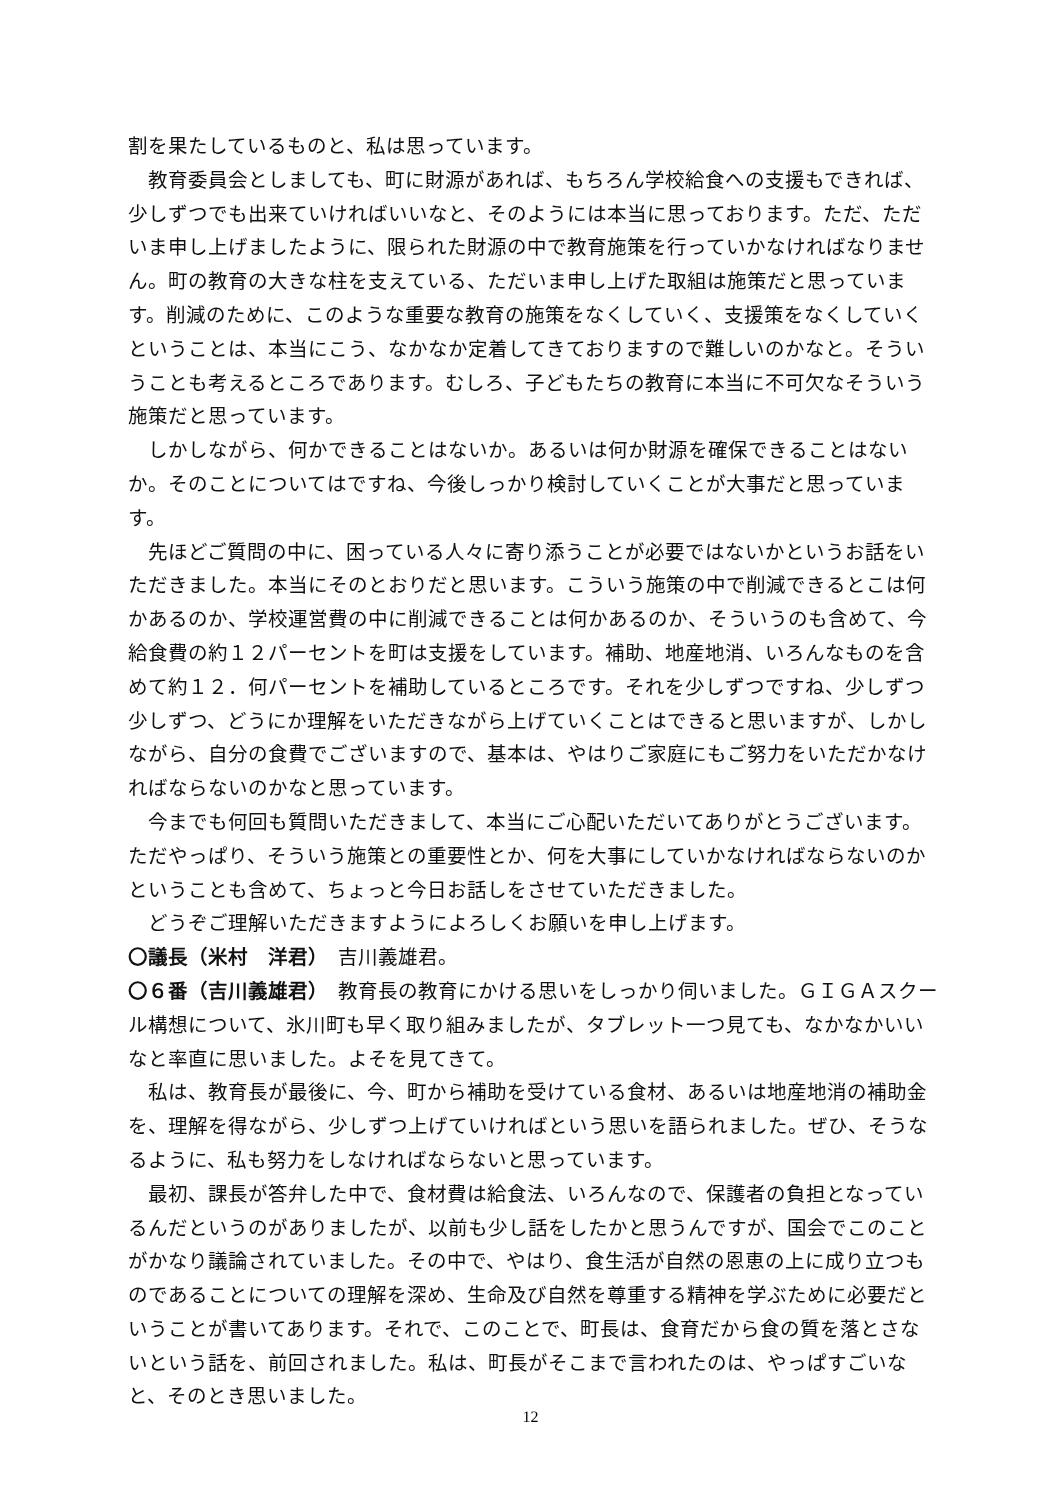割を果たしているものと、私は思っています。
教育委員会としましても、町に財源があれば、もちろん学校給食への支援もできれば、少しずつでも出来ていければいいなと、そのようには本当に思っております。ただ、ただいま申し上げましたように、限られた財源の中で教育施策を行っていかなければなりません。町の教育の大きな柱を支えている、ただいま申し上げた取組は施策だと思っています。削減のために、このような重要な教育の施策をなくしていく、支援策をなくしていくということは、本当にこう、なかなか定着してきておりますので難しいのかなと。そういうことも考えるところであります。むしろ、子どもたちの教育に本当に不可欠なそういう施策だと思っています。
しかしながら、何かできることはないか。あるいは何か財源を確保できることはないか。そのことについてはですね、今後しっかり検討していくことが大事だと思っています。
先ほどご質問の中に、困っている人々に寄り添うことが必要ではないかというお話をいただきました。本当にそのとおりだと思います。こういう施策の中で削減できるとこは何かあるのか、学校運営費の中に削減できることは何かあるのか、そういうのも含めて、今給食費の約１２パーセントを町は支援をしています。補助、地産地消、いろんなものを含めて約１２．何パーセントを補助しているところです。それを少しずつですね、少しずつ少しずつ、どうにか理解をいただきながら上げていくことはできると思いますが、しかしながら、自分の食費でございますので、基本は、やはりご家庭にもご努力をいただかなければならないのかなと思っています。
今までも何回も質問いただきまして、本当にご心配いただいてありがとうございます。ただやっぱり、そういう施策との重要性とか、何を大事にしていかなければならないのかということも含めて、ちょっと今日お話しをさせていただきました。
どうぞご理解いただきますようによろしくお願いを申し上げます。
〇議長（米村　洋君）　吉川義雄君。
〇６番（吉川義雄君）　教育長の教育にかける思いをしっかり伺いました。ＧＩＧＡスクール構想について、氷川町も早く取り組みましたが、タブレット一つ見ても、なかなかいいなと率直に思いました。よそを見てきて。
私は、教育長が最後に、今、町から補助を受けている食材、あるいは地産地消の補助金を、理解を得ながら、少しずつ上げていければという思いを語られました。ぜひ、そうなるように、私も努力をしなければならないと思っています。
最初、課長が答弁した中で、食材費は給食法、いろんなので、保護者の負担となっているんだというのがありましたが、以前も少し話をしたかと思うんですが、国会でこのことがかなり議論されていました。その中で、やはり、食生活が自然の恩恵の上に成り立つものであることについての理解を深め、生命及び自然を尊重する精神を学ぶために必要だということが書いてあります。それで、このことで、町長は、食育だから食の質を落とさないという話を、前回されました。私は、町長がそこまで言われたのは、やっぱすごいなと、そのとき思いました。
12